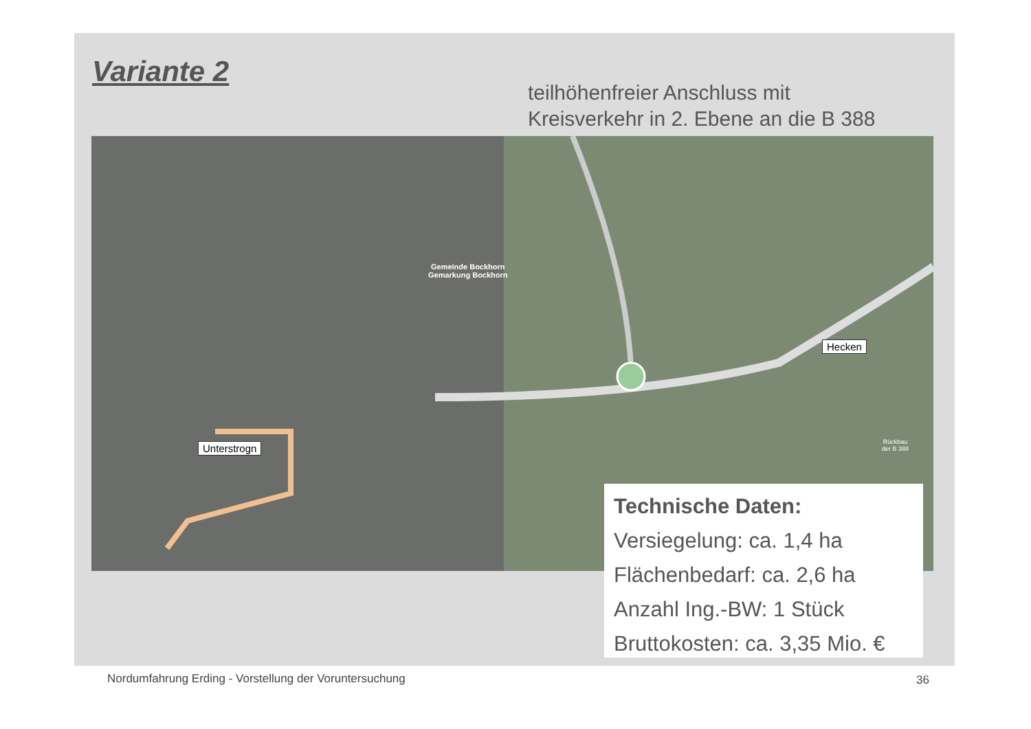Variante 2
teilhöhenfreier Anschluss mit
Kreisverkehr in 2. Ebene an die B 388
Gemeinde Bockhorn
Gemarkung Bockhorn
Unterstrogn
Hecken
Rückbau
der B 388
Technische Daten:
Versiegelung: ca. 1,4 ha
Flächenbedarf: ca. 2,6 ha
Anzahl Ing.-BW: 1 Stück
Bruttokosten: ca. 3,35 Mio. €
Nordumfahrung Erding - Vorstellung der Voruntersuchung
36